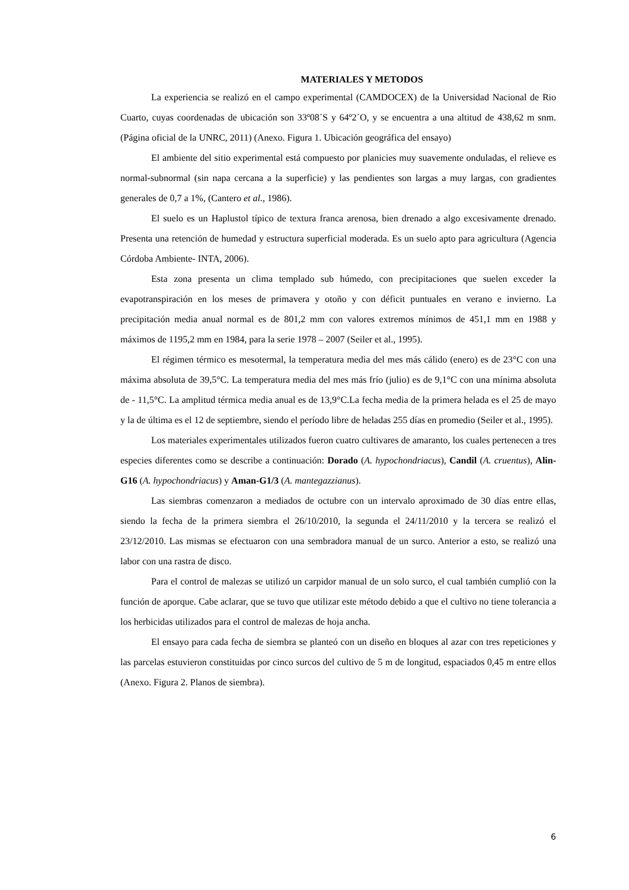MATERIALES Y METODOS
La experiencia se realizó en el campo experimental (CAMDOCEX) de la Universidad Nacional de Rio Cuarto, cuyas coordenadas de ubicación son 33º08´S y 64º2´O, y se encuentra a una altitud de 438,62 m snm. (Página oficial de la UNRC, 2011) (Anexo. Figura 1. Ubicación geográfica del ensayo)
El ambiente del sitio experimental está compuesto por planicies muy suavemente onduladas, el relieve es normal-subnormal (sin napa cercana a la superficie) y las pendientes son largas a muy largas, con gradientes generales de 0,7 a 1%, (Cantero et al., 1986).
El suelo es un Haplustol típico de textura franca arenosa, bien drenado a algo excesivamente drenado. Presenta una retención de humedad y estructura superficial moderada. Es un suelo apto para agricultura (Agencia Córdoba Ambiente- INTA, 2006).
Esta zona presenta un clima templado sub húmedo, con precipitaciones que suelen exceder la evapotranspiración en los meses de primavera y otoño y con déficit puntuales en verano e invierno. La precipitación media anual normal es de 801,2 mm con valores extremos mínimos de 451,1 mm en 1988 y máximos de 1195,2 mm en 1984, para la serie 1978 – 2007 (Seiler et al., 1995).
El régimen térmico es mesotermal, la temperatura media del mes más cálido (enero) es de 23°C con una máxima absoluta de 39,5°C. La temperatura media del mes más frío (julio) es de 9,1°C con una mínima absoluta de - 11,5°C. La amplitud térmica media anual es de 13,9°C.La fecha media de la primera helada es el 25 de mayo y la de última es el 12 de septiembre, siendo el período libre de heladas 255 días en promedio (Seiler et al., 1995).
Los materiales experimentales utilizados fueron cuatro cultivares de amaranto, los cuales pertenecen a tres especies diferentes como se describe a continuación: Dorado (A. hypochondriacus), Candil (A. cruentus), Alin-G16 (A. hypochondriacus) y Aman-G1/3 (A. mantegazzianus).
Las siembras comenzaron a mediados de octubre con un intervalo aproximado de 30 días entre ellas, siendo la fecha de la primera siembra el 26/10/2010, la segunda el 24/11/2010 y la tercera se realizó el 23/12/2010. Las mismas se efectuaron con una sembradora manual de un surco. Anterior a esto, se realizó una labor con una rastra de disco.
Para el control de malezas se utilizó un carpidor manual de un solo surco, el cual también cumplió con la función de aporque. Cabe aclarar, que se tuvo que utilizar este método debido a que el cultivo no tiene tolerancia a los herbicidas utilizados para el control de malezas de hoja ancha.
El ensayo para cada fecha de siembra se planteó con un diseño en bloques al azar con tres repeticiones y las parcelas estuvieron constituidas por cinco surcos del cultivo de 5 m de longitud, espaciados 0,45 m entre ellos (Anexo. Figura 2. Planos de siembra).
6